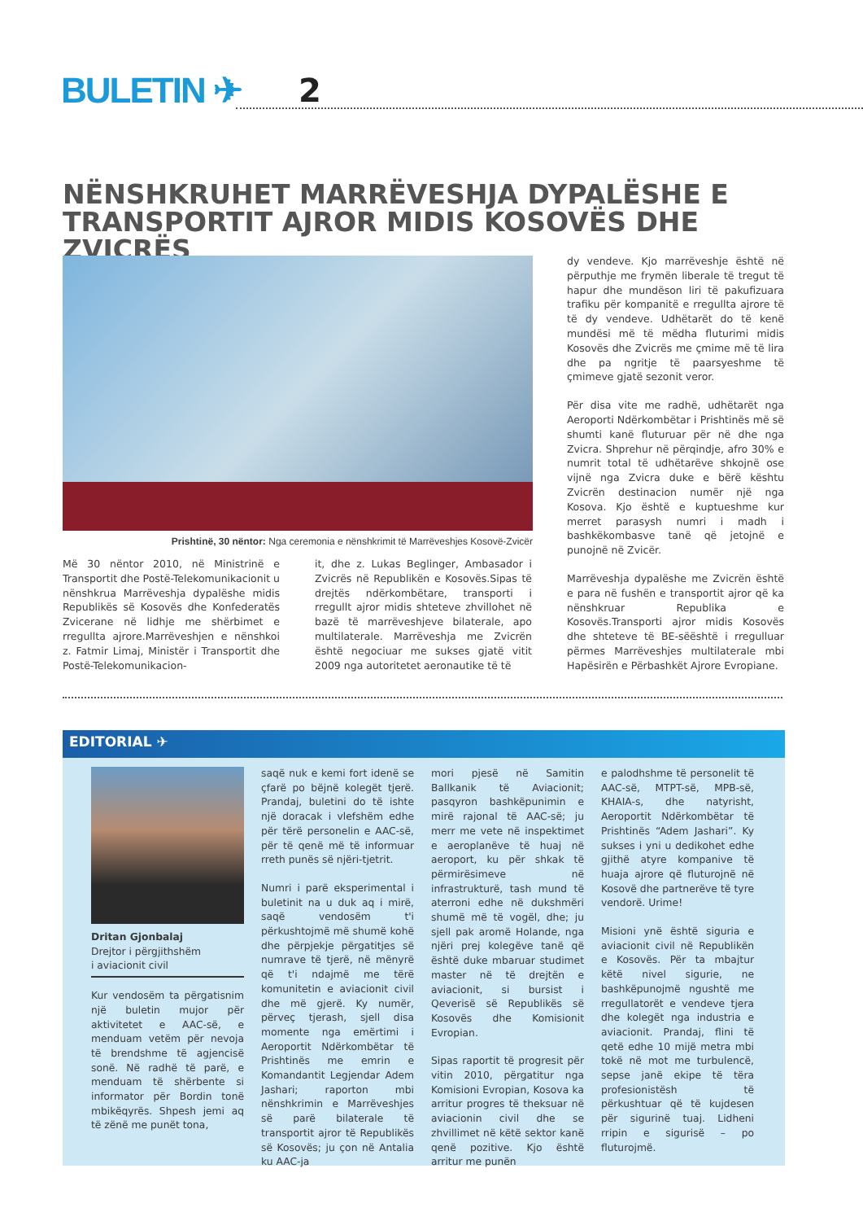BULETIN ✈ 2
NËNSHKRUHET MARRËVESHJA DYPALËSHE E TRANSPORTIT AJROR MIDIS KOSOVËS DHE ZVICRËS
Prishtinë, 30 nëntor: Nga ceremonia e nënshkrimit të Marrëveshjes Kosovë-Zvicër
Më 30 nëntor 2010, në Ministrinë e Transportit dhe Postë-Telekomunikacionit u nënshkrua Marrëveshja dypalëshe midis Republikës së Kosovës dhe Konfederatës Zvicerane në lidhje me shërbimet e rregullta ajrore.Marrëveshjen e nënshkoi z. Fatmir Limaj, Ministër i Transportit dhe Postë-Telekomunikacion-
it, dhe z. Lukas Beglinger, Ambasador i Zvicrës në Republikën e Kosovës.Sipas të drejtës ndërkombëtare, transporti i rregullt ajror midis shteteve zhvillohet në bazë të marrëveshjeve bilaterale, apo multilaterale. Marrëveshja me Zvicrën është negociuar me sukses gjatë vitit 2009 nga autoritetet aeronautike të të
dy vendeve. Kjo marrëveshje është në përputhje me frymën liberale të tregut të hapur dhe mundëson liri të pakufizuara trafiku për kompanitë e rregullta ajrore të të dy vendeve. Udhëtarët do të kenë mundësi më të mëdha fluturimi midis Kosovës dhe Zvicrës me çmime më të lira dhe pa ngritje të paarsyeshme të çmimeve gjatë sezonit veror.
Për disa vite me radhë, udhëtarët nga Aeroporti Ndërkombëtar i Prishtinës më së shumti kanë fluturuar për në dhe nga Zvicra. Shprehur në përqindje, afro 30% e numrit total të udhëtarëve shkojnë ose vijnë nga Zvicra duke e bërë kështu Zvicrën destinacion numër një nga Kosova. Kjo është e kuptueshme kur merret parasysh numri i madh i bashkëkombasve tanë që jetojnë e punojnë në Zvicër.
Marrëveshja dypalëshe me Zvicrën është e para në fushën e transportit ajror që ka nënshkruar Republika e Kosovës.Transporti ajror midis Kosovës dhe shteteve të BE-sëështë i rregulluar përmes Marrëveshjes multilaterale mbi Hapësirën e Përbashkët Ajrore Evropiane.
EDITORIAL ✈
Dritan Gjonbalaj
Drejtor i përgjithshëm
i aviacionit civil
Kur vendosëm ta përgatisnim një buletin mujor për aktivitetet e AAC-së, e menduam vetëm për nevoja të brendshme të agjencisë sonë. Në radhë të parë, e menduam të shërbente si informator për Bordin tonë mbikëqyrës. Shpesh jemi aq të zënë me punët tona,
saqë nuk e kemi fort idenë se çfarë po bëjnë kolegët tjerë. Prandaj, buletini do të ishte një doracak i vlefshëm edhe për tërë personelin e AAC-së, për të qenë më të informuar rreth punës së njëri-tjetrit.
Numri i parë eksperimental i buletinit na u duk aq i mirë, saqë vendosëm t'i përkushtojmë më shumë kohë dhe përpjekje përgatitjes së numrave të tjerë, në mënyrë që t'i ndajmë me tërë komunitetin e aviacionit civil dhe më gjerë. Ky numër, përveç tjerash, sjell disa momente nga emërtimi i Aeroportit Ndërkombëtar të Prishtinës me emrin e Komandantit Legjendar Adem Jashari; raporton mbi nënshkrimin e Marrëveshjes së parë bilaterale të transportit ajror të Republikës së Kosovës; ju çon në Antalia ku AAC-ja
mori pjesë në Samitin Ballkanik të Aviacionit; pasqyron bashkëpunimin e mirë rajonal të AAC-së; ju merr me vete në inspektimet e aeroplanëve të huaj në aeroport, ku për shkak të përmirësimeve në infrastrukturë, tash mund të aterroni edhe në dukshmëri shumë më të vogël, dhe; ju sjell pak aromë Holande, nga njëri prej kolegëve tanë që është duke mbaruar studimet master në të drejtën e aviacionit, si bursist i Qeverisë së Republikës së Kosovës dhe Komisionit Evropian.
Sipas raportit të progresit për vitin 2010, përgatitur nga Komisioni Evropian, Kosova ka arritur progres të theksuar në aviacionin civil dhe se zhvillimet në këtë sektor kanë qenë pozitive. Kjo është arritur me punën
e palodhshme të personelit të AAC-së, MTPT-së, MPB-së, KHAIA-s, dhe natyrisht, Aeroportit Ndërkombëtar të Prishtinës “Adem Jashari”. Ky sukses i yni u dedikohet edhe gjithë atyre kompanive të huaja ajrore që fluturojnë në Kosovë dhe partnerëve të tyre vendorë. Urime!
Misioni ynë është siguria e aviacionit civil në Republikën e Kosovës. Për ta mbajtur këtë nivel sigurie, ne bashkëpunojmë ngushtë me rregullatorët e vendeve tjera dhe kolegët nga industria e aviacionit. Prandaj, flini të qetë edhe 10 mijë metra mbi tokë në mot me turbulencë, sepse janë ekipe të tëra profesionistësh të përkushtuar që të kujdesen për sigurinë tuaj. Lidheni rripin e sigurisë – po fluturojmë.